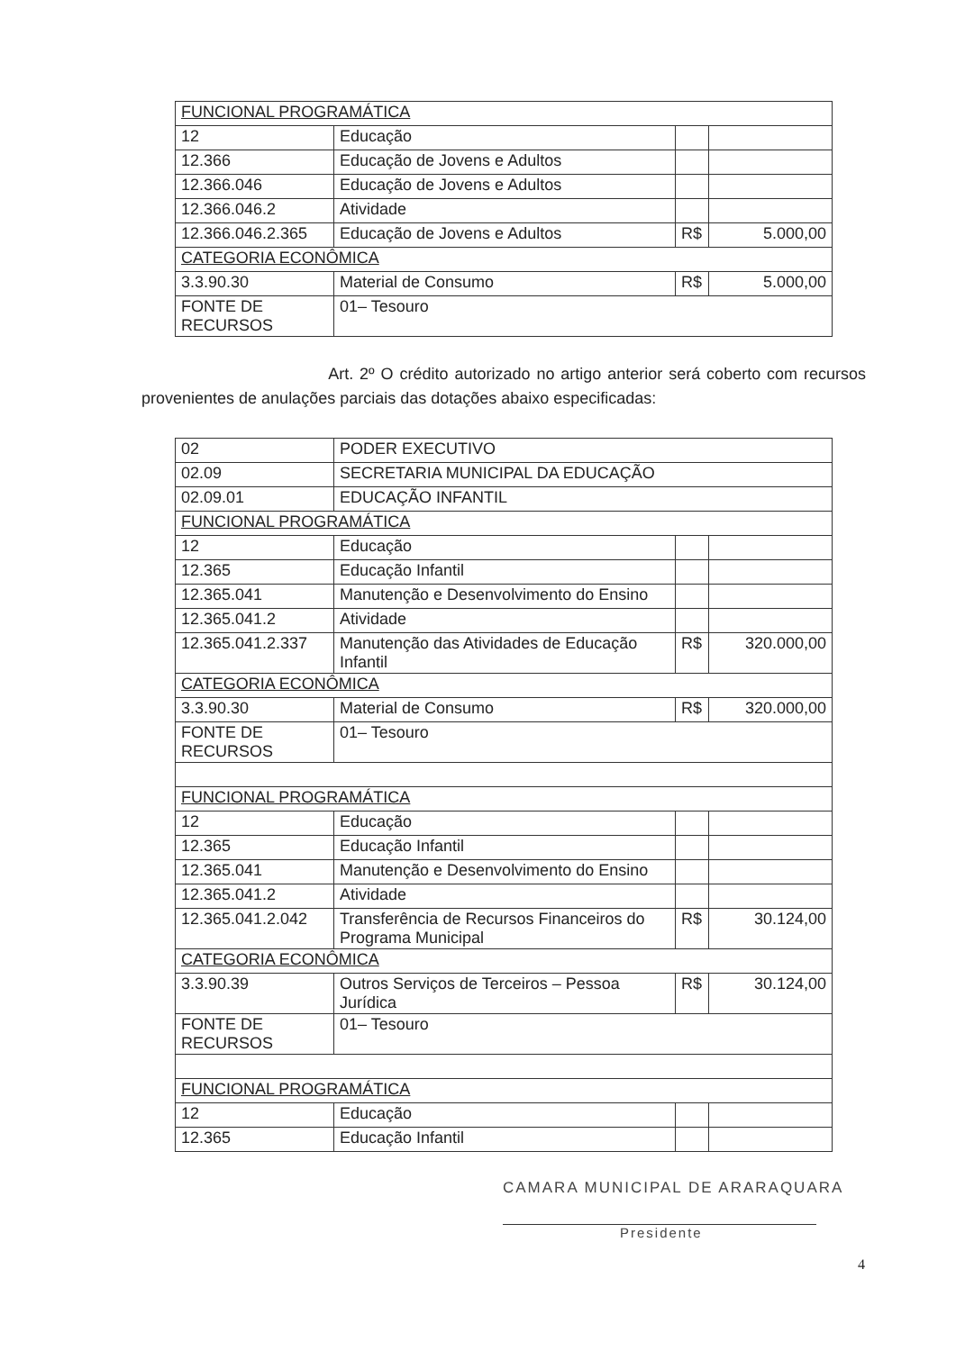| FUNCIONAL PROGRAMÁTICA | | | |
| 12 | Educação | | |
| 12.366 | Educação de Jovens e Adultos | | |
| 12.366.046 | Educação de Jovens e Adultos | | |
| 12.366.046.2 | Atividade | | |
| 12.366.046.2.365 | Educação de Jovens e Adultos | R$ | 5.000,00 |
| CATEGORIA ECONÔMICA | | | |
| 3.3.90.30 | Material de Consumo | R$ | 5.000,00 |
| FONTE DE RECURSOS | 01– Tesouro | | |
Art. 2º O crédito autorizado no artigo anterior será coberto com recursos provenientes de anulações parciais das dotações abaixo especificadas:
| 02 | PODER EXECUTIVO | | |
| 02.09 | SECRETARIA MUNICIPAL DA EDUCAÇÃO | | |
| 02.09.01 | EDUCAÇÃO INFANTIL | | |
| FUNCIONAL PROGRAMÁTICA | | | |
| 12 | Educação | | |
| 12.365 | Educação Infantil | | |
| 12.365.041 | Manutenção e Desenvolvimento do Ensino | | |
| 12.365.041.2 | Atividade | | |
| 12.365.041.2.337 | Manutenção das Atividades de Educação Infantil | R$ | 320.000,00 |
| CATEGORIA ECONÔMICA | | | |
| 3.3.90.30 | Material de Consumo | R$ | 320.000,00 |
| FONTE DE RECURSOS | 01– Tesouro | | |
| FUNCIONAL PROGRAMÁTICA | | | |
| 12 | Educação | | |
| 12.365 | Educação Infantil | | |
| 12.365.041 | Manutenção e Desenvolvimento do Ensino | | |
| 12.365.041.2 | Atividade | | |
| 12.365.041.2.042 | Transferência de Recursos Financeiros do Programa Municipal | R$ | 30.124,00 |
| CATEGORIA ECONÔMICA | | | |
| 3.3.90.39 | Outros Serviços de Terceiros – Pessoa Jurídica | R$ | 30.124,00 |
| FONTE DE RECURSOS | 01– Tesouro | | |
| FUNCIONAL PROGRAMÁTICA | | | |
| 12 | Educação | | |
| 12.365 | Educação Infantil | | |
CAMARA MUNICIPAL DE ARARAQUARA
Presidente
4